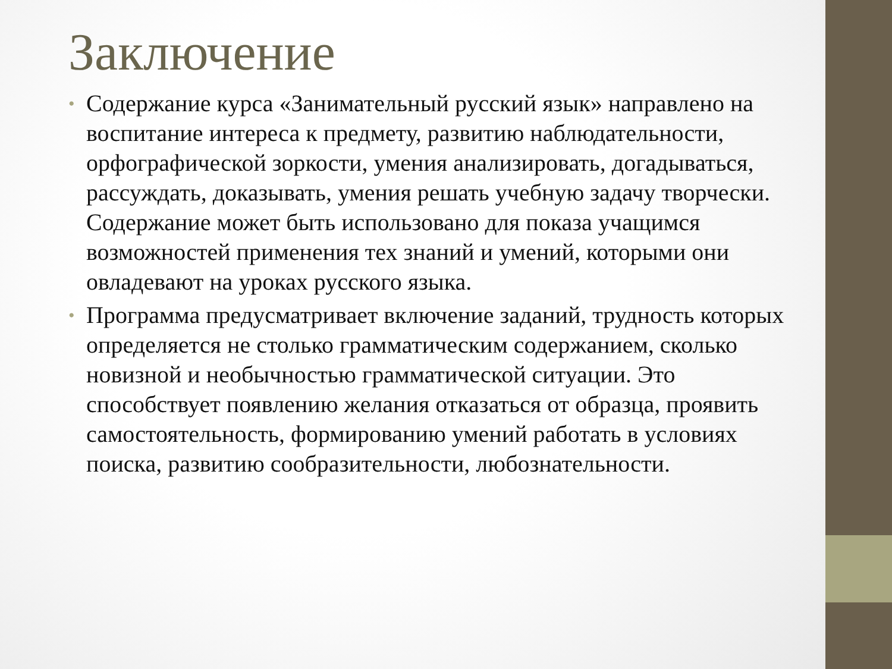Заключение
• Содержание курса «Занимательный русский язык» направлено на воспитание интереса к предмету, развитию наблюдательности, орфографической зоркости, умения анализировать, догадываться, рассуждать, доказывать, умения решать учебную задачу творчески. Содержание может быть использовано для показа учащимся возможностей применения тех знаний и умений, которыми они овладевают на уроках русского языка.
• Программа предусматривает включение заданий, трудность которых определяется не столько грамматическим содержанием, сколько новизной и необычностью грамматической ситуации. Это способствует появлению желания отказаться от образца, проявить самостоятельность, формированию умений работать в условиях поиска, развитию сообразительности, любознательности.